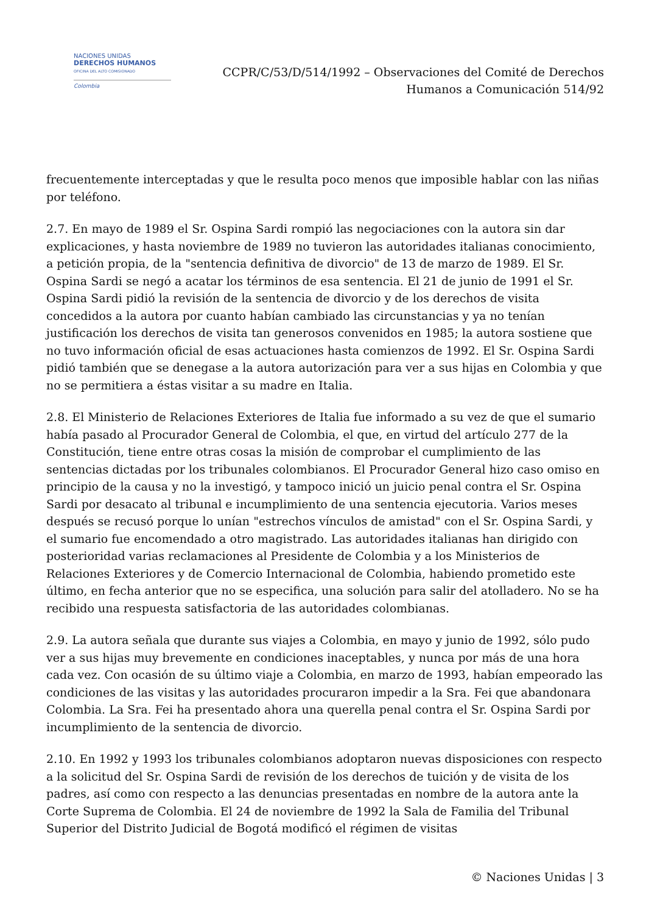NACIONES UNIDAS
DERECHOS HUMANOS
OFICINA DEL ALTO COMISIONADO
Colombia
CCPR/C/53/D/514/1992 – Observaciones del Comité de Derechos
Humanos a Comunicación 514/92
frecuentemente interceptadas y que le resulta poco menos que imposible hablar con las niñas por teléfono.
2.7. En mayo de 1989 el Sr. Ospina Sardi rompió las negociaciones con la autora sin dar explicaciones, y hasta noviembre de 1989 no tuvieron las autoridades italianas conocimiento, a petición propia, de la "sentencia definitiva de divorcio" de 13 de marzo de 1989. El Sr. Ospina Sardi se negó a acatar los términos de esa sentencia. El 21 de junio de 1991 el Sr. Ospina Sardi pidió la revisión de la sentencia de divorcio y de los derechos de visita concedidos a la autora por cuanto habían cambiado las circunstancias y ya no tenían justificación los derechos de visita tan generosos convenidos en 1985; la autora sostiene que no tuvo información oficial de esas actuaciones hasta comienzos de 1992. El Sr. Ospina Sardi pidió también que se denegase a la autora autorización para ver a sus hijas en Colombia y que no se permitiera a éstas visitar a su madre en Italia.
2.8. El Ministerio de Relaciones Exteriores de Italia fue informado a su vez de que el sumario había pasado al Procurador General de Colombia, el que, en virtud del artículo 277 de la Constitución, tiene entre otras cosas la misión de comprobar el cumplimiento de las sentencias dictadas por los tribunales colombianos. El Procurador General hizo caso omiso en principio de la causa y no la investigó, y tampoco inició un juicio penal contra el Sr. Ospina Sardi por desacato al tribunal e incumplimiento de una sentencia ejecutoria. Varios meses después se recusó porque lo unían "estrechos vínculos de amistad" con el Sr. Ospina Sardi, y el sumario fue encomendado a otro magistrado. Las autoridades italianas han dirigido con posterioridad varias reclamaciones al Presidente de Colombia y a los Ministerios de Relaciones Exteriores y de Comercio Internacional de Colombia, habiendo prometido este último, en fecha anterior que no se especifica, una solución para salir del atolladero. No se ha recibido una respuesta satisfactoria de las autoridades colombianas.
2.9. La autora señala que durante sus viajes a Colombia, en mayo y junio de 1992, sólo pudo ver a sus hijas muy brevemente en condiciones inaceptables, y nunca por más de una hora cada vez. Con ocasión de su último viaje a Colombia, en marzo de 1993, habían empeorado las condiciones de las visitas y las autoridades procuraron impedir a la Sra. Fei que abandonara Colombia. La Sra. Fei ha presentado ahora una querella penal contra el Sr. Ospina Sardi por incumplimiento de la sentencia de divorcio.
2.10. En 1992 y 1993 los tribunales colombianos adoptaron nuevas disposiciones con respecto a la solicitud del Sr. Ospina Sardi de revisión de los derechos de tuición y de visita de los padres, así como con respecto a las denuncias presentadas en nombre de la autora ante la Corte Suprema de Colombia. El 24 de noviembre de 1992 la Sala de Familia del Tribunal Superior del Distrito Judicial de Bogotá modificó el régimen de visitas
© Naciones Unidas | 3